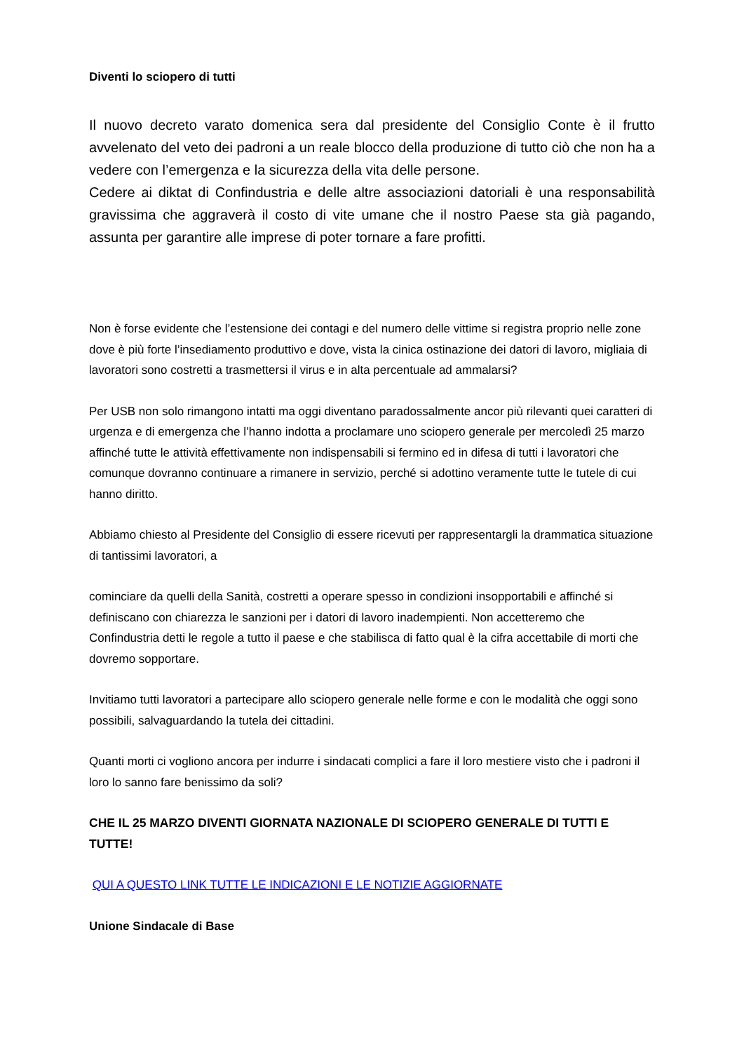Diventi lo sciopero di tutti
Il nuovo decreto varato domenica sera dal presidente del Consiglio Conte è il frutto avvelenato del veto dei padroni a un reale blocco della produzione di tutto ciò che non ha a vedere con l’emergenza e la sicurezza della vita delle persone.
Cedere ai diktat di Confindustria e delle altre associazioni datoriali è una responsabilità gravissima che aggraverà il costo di vite umane che il nostro Paese sta già pagando, assunta per garantire alle imprese di poter tornare a fare profitti.
Non è forse evidente che l’estensione dei contagi e del numero delle vittime si registra proprio nelle zone dove è più forte l’insediamento produttivo e dove, vista la cinica ostinazione dei datori di lavoro, migliaia di lavoratori sono costretti a trasmettersi il virus e in alta percentuale ad ammalarsi?
Per USB non solo rimangono intatti ma oggi diventano paradossalmente ancor più rilevanti quei caratteri di urgenza e di emergenza che l’hanno indotta a proclamare uno sciopero generale per mercoledì 25 marzo affinché tutte le attività effettivamente non indispensabili si fermino ed in difesa di tutti i lavoratori che comunque dovranno continuare a rimanere in servizio, perché si adottino veramente tutte le tutele di cui hanno diritto.
Abbiamo chiesto al Presidente del Consiglio di essere ricevuti per rappresentargli la drammatica situazione di tantissimi lavoratori, a
cominciare da quelli della Sanità, costretti a operare spesso in condizioni insopportabili e affinché si definiscano con chiarezza le sanzioni per i datori di lavoro inadempienti. Non accetteremo che Confindustria detti le regole a tutto il paese e che stabilisca di fatto qual è la cifra accettabile di morti che dovremo sopportare.
Invitiamo tutti lavoratori a partecipare allo sciopero generale nelle forme e con le modalità che oggi sono possibili, salvaguardando la tutela dei cittadini.
Quanti morti ci vogliono ancora per indurre i sindacati complici a fare il loro mestiere visto che i padroni il loro lo sanno fare benissimo da soli?
CHE IL 25 MARZO DIVENTI GIORNATA NAZIONALE DI SCIOPERO GENERALE DI TUTTI E TUTTE!
QUI A QUESTO LINK TUTTE LE INDICAZIONI E LE NOTIZIE AGGIORNATE
Unione Sindacale di Base